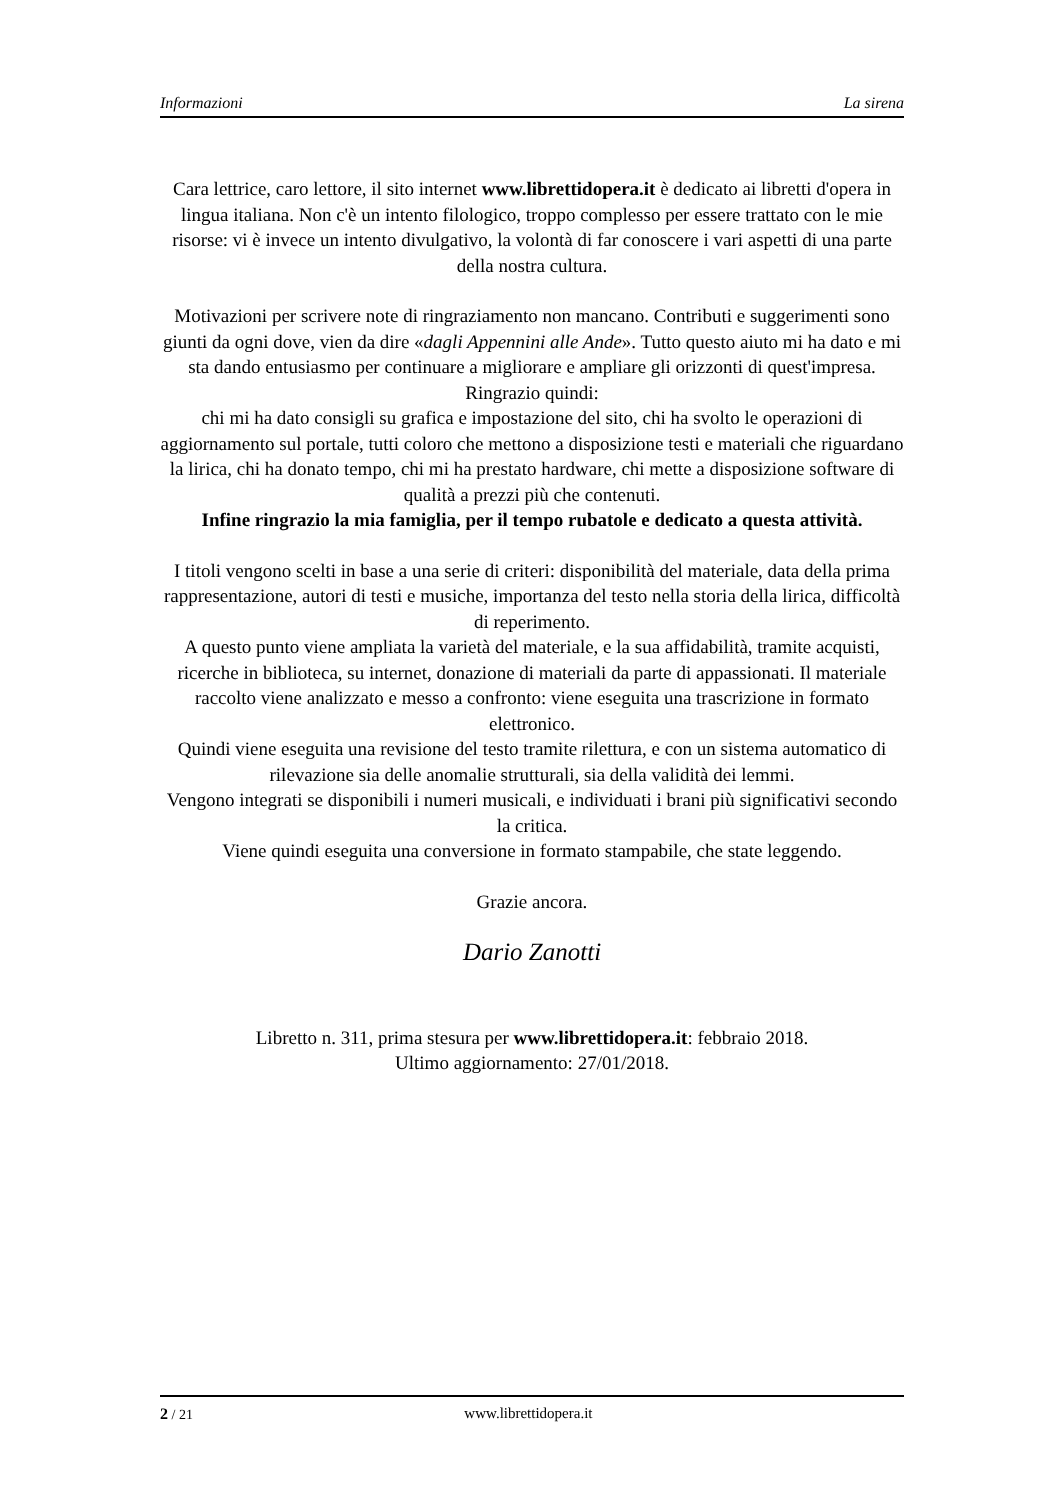Informazioni La sirena
Cara lettrice, caro lettore, il sito internet www.librettidopera.it è dedicato ai libretti d'opera in lingua italiana. Non c'è un intento filologico, troppo complesso per essere trattato con le mie risorse: vi è invece un intento divulgativo, la volontà di far conoscere i vari aspetti di una parte della nostra cultura.
Motivazioni per scrivere note di ringraziamento non mancano. Contributi e suggerimenti sono giunti da ogni dove, vien da dire «dagli Appennini alle Ande». Tutto questo aiuto mi ha dato e mi sta dando entusiasmo per continuare a migliorare e ampliare gli orizzonti di quest'impresa. Ringrazio quindi:
chi mi ha dato consigli su grafica e impostazione del sito, chi ha svolto le operazioni di aggiornamento sul portale, tutti coloro che mettono a disposizione testi e materiali che riguardano la lirica, chi ha donato tempo, chi mi ha prestato hardware, chi mette a disposizione software di qualità a prezzi più che contenuti.
Infine ringrazio la mia famiglia, per il tempo rubatole e dedicato a questa attività.
I titoli vengono scelti in base a una serie di criteri: disponibilità del materiale, data della prima rappresentazione, autori di testi e musiche, importanza del testo nella storia della lirica, difficoltà di reperimento.
A questo punto viene ampliata la varietà del materiale, e la sua affidabilità, tramite acquisti, ricerche in biblioteca, su internet, donazione di materiali da parte di appassionati. Il materiale raccolto viene analizzato e messo a confronto: viene eseguita una trascrizione in formato elettronico.
Quindi viene eseguita una revisione del testo tramite rilettura, e con un sistema automatico di rilevazione sia delle anomalie strutturali, sia della validità dei lemmi.
Vengono integrati se disponibili i numeri musicali, e individuati i brani più significativi secondo la critica.
Viene quindi eseguita una conversione in formato stampabile, che state leggendo.
Grazie ancora.
Dario Zanotti
Libretto n. 311, prima stesura per www.librettidopera.it: febbraio 2018.
Ultimo aggiornamento: 27/01/2018.
2 / 21 www.librettidopera.it